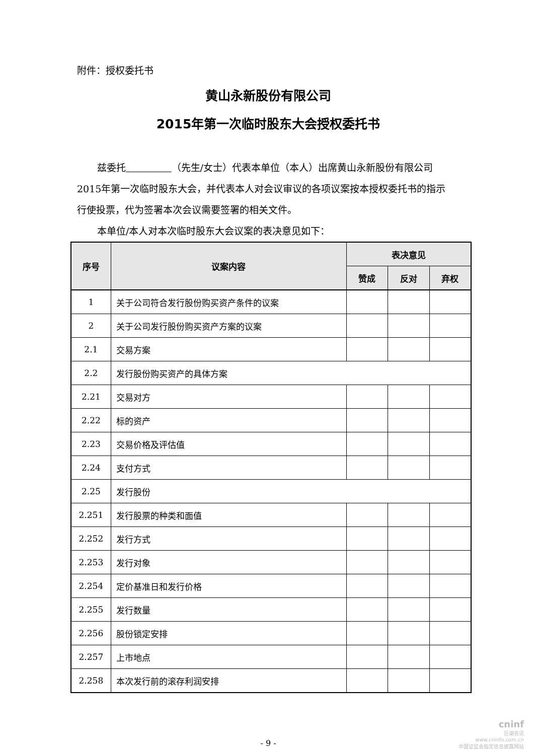附件：授权委托书
黄山永新股份有限公司
2015年第一次临时股东大会授权委托书
兹委托 （先生/女士）代表本单位（本人）出席黄山永新股份有限公司2015年第一次临时股东大会，并代表本人对会议审议的各项议案按本授权委托书的指示行使投票，代为签署本次会议需要签署的相关文件。
本单位/本人对本次临时股东大会议案的表决意见如下：
| 序号 | 议案内容 | 表决意见 | | |
| --- | --- | --- | --- | --- |
| | | 赞成 | 反对 | 弃权 |
| 1 | 关于公司符合发行股份购买资产条件的议案 | | | |
| 2 | 关于公司发行股份购买资产方案的议案 | | | |
| 2.1 | 交易方案 | | | |
| 2.2 | 发行股份购买资产的具体方案 | | | |
| 2.21 | 交易对方 | | | |
| 2.22 | 标的资产 | | | |
| 2.23 | 交易价格及评估值 | | | |
| 2.24 | 支付方式 | | | |
| 2.25 | 发行股份 | | | |
| 2.251 | 发行股票的种类和面值 | | | |
| 2.252 | 发行方式 | | | |
| 2.253 | 发行对象 | | | |
| 2.254 | 定价基准日和发行价格 | | | |
| 2.255 | 发行数量 | | | |
| 2.256 | 股份锁定安排 | | | |
| 2.257 | 上市地点 | | | |
| 2.258 | 本次发行前的滚存利润安排 | | | |
- 9 -
cninf
巨潮资讯
www.cninfo.com.cn
中国证监会指定信息披露网站